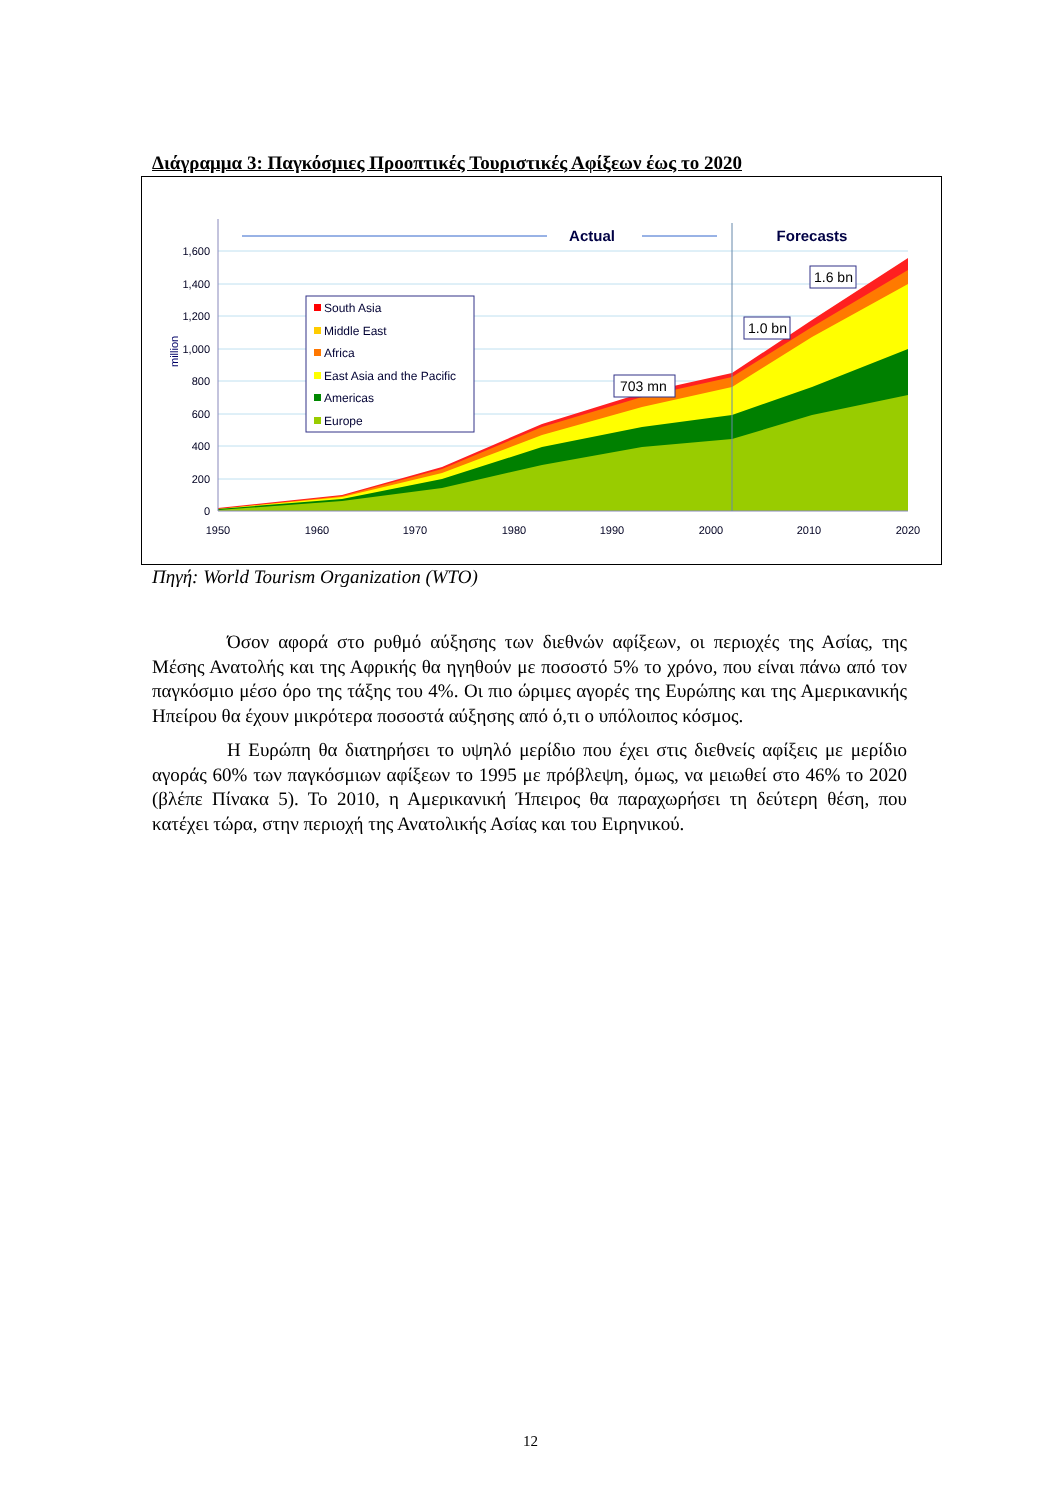Διάγραμμα 3: Παγκόσμιες Προοπτικές Τουριστικές Αφίξεων έως το 2020
1,600
1,400
1,200
1,000
800
600
400
200
0
1950
1960
1970
1980
1990
2000
2010
2020
million
Actual
Forecasts
South Asia
Middle East
Africa
East Asia and the Pacific
Americas
Europe
703 mn
1.0 bn
1.6 bn
Πηγή: World Tourism Organization (WTO)
Όσον αφορά στο ρυθμό αύξησης των διεθνών αφίξεων, οι περιοχές της Ασίας, της Μέσης Ανατολής και της Αφρικής θα ηγηθούν με ποσοστό 5% το χρόνο, που είναι πάνω από τον παγκόσμιο μέσο όρο της τάξης του 4%. Οι πιο ώριμες αγορές της Ευρώπης και της Αμερικανικής Ηπείρου θα έχουν μικρότερα ποσοστά αύξησης από ό,τι ο υπόλοιπος κόσμος.
Η Ευρώπη θα διατηρήσει το υψηλό μερίδιο που έχει στις διεθνείς αφίξεις με μερίδιο αγοράς 60% των παγκόσμιων αφίξεων το 1995 με πρόβλεψη, όμως, να μειωθεί στο 46% το 2020 (βλέπε Πίνακα 5). Το 2010, η Αμερικανική Ήπειρος θα παραχωρήσει τη δεύτερη θέση, που κατέχει τώρα, στην περιοχή της Ανατολικής Ασίας και του Ειρηνικού.
12